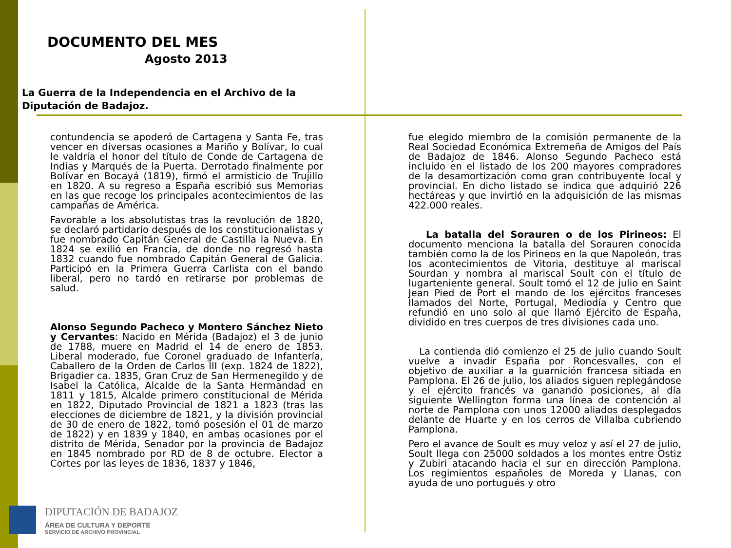DOCUMENTO DEL MES
Agosto 2013
La Guerra de la Independencia en el Archivo de la Diputación de Badajoz.
contundencia se apoderó de Cartagena y Santa Fe, tras vencer en diversas ocasiones a Mariño y Bolívar, lo cual le valdría el honor del título de Conde de Cartagena de Indias y Marqués de la Puerta. Derrotado finalmente por Bolívar en Bocayá (1819), firmó el armisticio de Trujillo en 1820. A su regreso a España escribió sus Memorias en las que recoge los principales acontecimientos de las campañas de América.
Favorable a los absolutistas tras la revolución de 1820, se declaró partidario después de los constitucionalistas y fue nombrado Capitán General de Castilla la Nueva. En 1824 se exilió en Francia, de donde no regresó hasta 1832 cuando fue nombrado Capitán General de Galicia. Participó en la Primera Guerra Carlista con el bando liberal, pero no tardó en retirarse por problemas de salud.
Alonso Segundo Pacheco y Montero Sánchez Nieto y Cervantes: Nacido en Mérida (Badajoz) el 3 de junio de 1788, muere en Madrid el 14 de enero de 1853. Liberal moderado, fue Coronel graduado de Infantería, Caballero de la Orden de Carlos III (exp. 1824 de 1822), Brigadier ca. 1835, Gran Cruz de San Hermenegildo y de Isabel la Católica, Alcalde de la Santa Hermandad en 1811 y 1815, Alcalde primero constitucional de Mérida en 1822, Diputado Provincial de 1821 a 1823 (tras las elecciones de diciembre de 1821, y la división provincial de 30 de enero de 1822, tomó posesión el 01 de marzo de 1822) y en 1839 y 1840, en ambas ocasiones por el distrito de Mérida, Senador por la provincia de Badajoz en 1845 nombrado por RD de 8 de octubre. Elector a Cortes por las leyes de 1836, 1837 y 1846,
fue elegido miembro de la comisión permanente de la Real Sociedad Económica Extremeña de Amigos del País de Badajoz de 1846. Alonso Segundo Pacheco está incluido en el listado de los 200 mayores compradores de la desamortización como gran contribuyente local y provincial. En dicho listado se indica que adquirió 226 hectáreas y que invirtió en la adquisición de las mismas 422.000 reales.
La batalla del Sorauren o de los Pirineos: El documento menciona la batalla del Sorauren conocida también como la de los Pirineos en la que Napoleón, tras los acontecimientos de Vitoria, destituye al mariscal Sourdan y nombra al mariscal Soult con el título de lugarteniente general. Soult tomó el 12 de julio en Saint Jean Pied de Port el mando de los ejércitos franceses llamados del Norte, Portugal, Mediodía y Centro que refundió en uno solo al que llamó Ejército de España, dividido en tres cuerpos de tres divisiones cada uno.
La contienda dió comienzo el 25 de julio cuando Soult vuelve a invadir España por Roncesvalles, con el objetivo de auxiliar a la guarnición francesa sitiada en Pamplona. El 26 de julio, los aliados siguen replegándose y el ejército francés va ganando posiciones, al día siguiente Wellington forma una línea de contención al norte de Pamplona con unos 12000 aliados desplegados delante de Huarte y en los cerros de Villalba cubriendo Pamplona.
Pero el avance de Soult es muy veloz y así el 27 de julio, Soult llega con 25000 soldados a los montes entre Ostiz y Zubiri atacando hacia el sur en dirección Pamplona. Los regimientos españoles de Moreda y Llanas, con ayuda de uno portugués y otro
DIPUTACIÓN DE BADAJOZ
ÁREA DE CULTURA Y DEPORTE
SERVICIO DE ARCHIVO PROVINCIAL